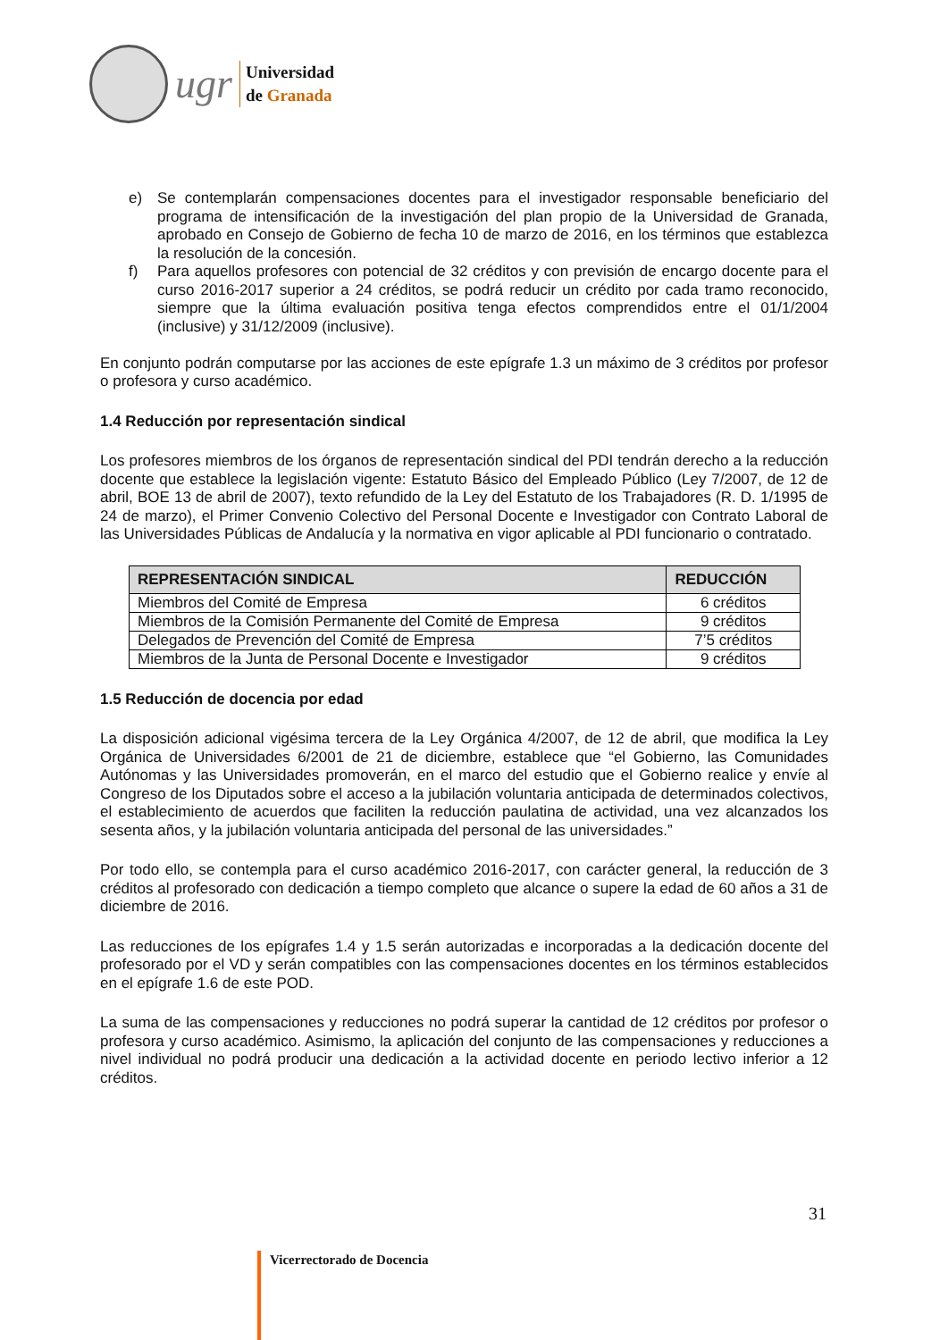ugr
Universidad
de Granada
e) Se contemplarán compensaciones docentes para el investigador responsable beneficiario del programa de intensificación de la investigación del plan propio de la Universidad de Granada, aprobado en Consejo de Gobierno de fecha 10 de marzo de 2016, en los términos que establezca la resolución de la concesión.
f) Para aquellos profesores con potencial de 32 créditos y con previsión de encargo docente para el curso 2016-2017 superior a 24 créditos, se podrá reducir un crédito por cada tramo reconocido, siempre que la última evaluación positiva tenga efectos comprendidos entre el 01/1/2004 (inclusive) y 31/12/2009 (inclusive).
En conjunto podrán computarse por las acciones de este epígrafe 1.3 un máximo de 3 créditos por profesor o profesora y curso académico.
1.4 Reducción por representación sindical
Los profesores miembros de los órganos de representación sindical del PDI tendrán derecho a la reducción docente que establece la legislación vigente: Estatuto Básico del Empleado Público (Ley 7/2007, de 12 de abril, BOE 13 de abril de 2007), texto refundido de la Ley del Estatuto de los Trabajadores (R. D. 1/1995 de 24 de marzo), el Primer Convenio Colectivo del Personal Docente e Investigador con Contrato Laboral de las Universidades Públicas de Andalucía y la normativa en vigor aplicable al PDI funcionario o contratado.
| REPRESENTACIÓN SINDICAL | REDUCCIÓN |
| --- | --- |
| Miembros del Comité de Empresa | 6 créditos |
| Miembros de la Comisión Permanente del Comité de Empresa | 9 créditos |
| Delegados de Prevención del Comité de Empresa | 7’5 créditos |
| Miembros de la Junta de Personal Docente e Investigador | 9 créditos |
1.5 Reducción de docencia por edad
La disposición adicional vigésima tercera de la Ley Orgánica 4/2007, de 12 de abril, que modifica la Ley Orgánica de Universidades 6/2001 de 21 de diciembre, establece que “el Gobierno, las Comunidades Autónomas y las Universidades promoverán, en el marco del estudio que el Gobierno realice y envíe al Congreso de los Diputados sobre el acceso a la jubilación voluntaria anticipada de determinados colectivos, el establecimiento de acuerdos que faciliten la reducción paulatina de actividad, una vez alcanzados los sesenta años, y la jubilación voluntaria anticipada del personal de las universidades.”
Por todo ello, se contempla para el curso académico 2016-2017, con carácter general, la reducción de 3 créditos al profesorado con dedicación a tiempo completo que alcance o supere la edad de 60 años a 31 de diciembre de 2016.
Las reducciones de los epígrafes 1.4 y 1.5 serán autorizadas e incorporadas a la dedicación docente del profesorado por el VD y serán compatibles con las compensaciones docentes en los términos establecidos en el epígrafe 1.6 de este POD.
La suma de las compensaciones y reducciones no podrá superar la cantidad de 12 créditos por profesor o profesora y curso académico. Asimismo, la aplicación del conjunto de las compensaciones y reducciones a nivel individual no podrá producir una dedicación a la actividad docente en periodo lectivo inferior a 12 créditos.
31
Vicerrectorado de Docencia